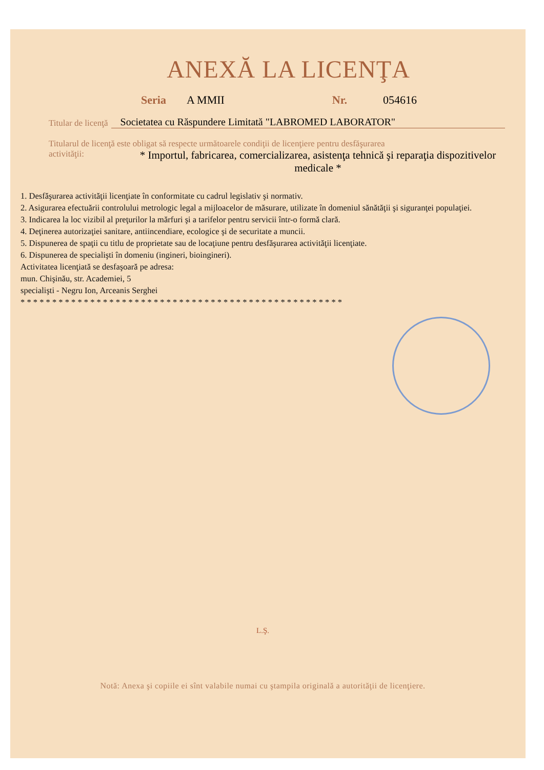ANEXĂ LA LICENŢA
Seria A MMII Nr. 054616
Titular de licenţă Societatea cu Răspundere Limitată "LABROMED LABORATOR"
Titularul de licenţă este obligat să respecte următoarele condiţii de licenţiere pentru desfăşurarea
activităţii: * Importul, fabricarea, comercializarea, asistenţa tehnică şi reparaţia dispozitivelor medicale *
1. Desfăşurarea activităţii licenţiate în conformitate cu cadrul legislativ şi normativ.
2. Asigurarea efectuării controlului metrologic legal a mijloacelor de măsurare, utilizate în domeniul sănătăţii şi siguranţei populaţiei.
3. Indicarea la loc vizibil al preţurilor la mărfuri şi a tarifelor pentru servicii într-o formă clară.
4. Deţinerea autorizaţiei sanitare, antiincendiare, ecologice şi de securitate a muncii.
5. Dispunerea de spaţii cu titlu de proprietate sau de locaţiune pentru desfăşurarea activităţii licenţiate.
6. Dispunerea de specialişti în domeniu (ingineri, bioingineri).
Activitatea licenţiată se desfaşoară pe adresa:
mun. Chişinău, str. Academiei, 5
specialişti - Negru Ion, Arceanis Serghei
* * * * * * * * * * * * * * * * * * * * * * * * * * * * * * * * * * * * * * * * * * * * * * * * * * *
L.Ş.
Notă: Anexa şi copiile ei sînt valabile numai cu ştampila originală a autorităţii de licenţiere.